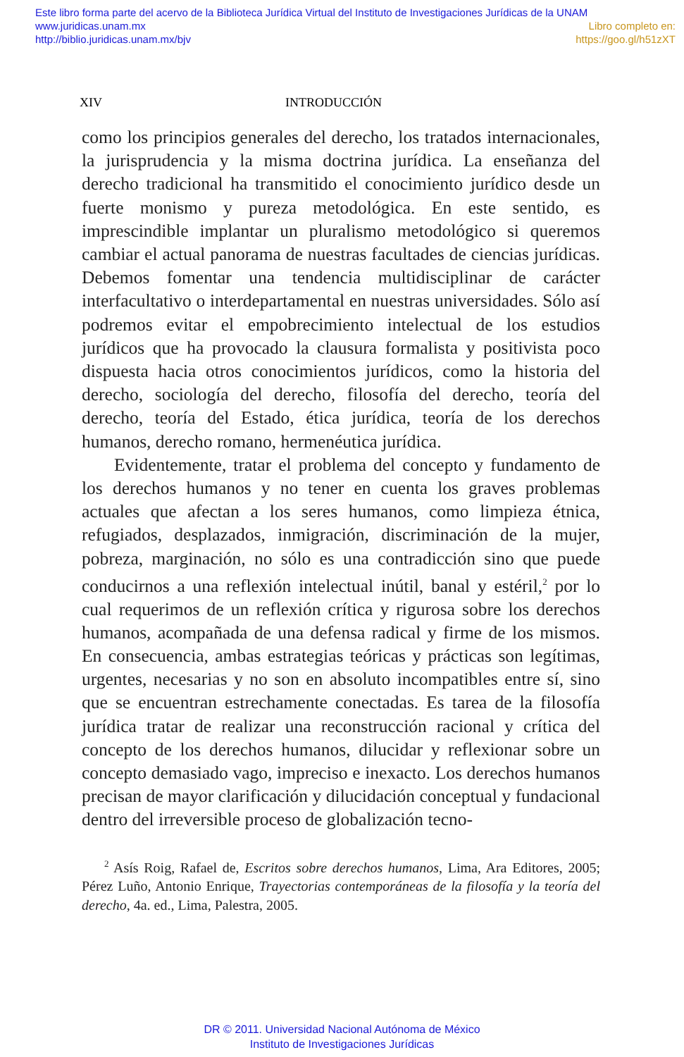Este libro forma parte del acervo de la Biblioteca Jurídica Virtual del Instituto de Investigaciones Jurídicas de la UNAM
www.juridicas.unam.mx Libro completo en:
http://biblio.juridicas.unam.mx/bjv https://goo.gl/h51zXT
XIV INTRODUCCIÓN
como los principios generales del derecho, los tratados internacionales, la jurisprudencia y la misma doctrina jurídica. La enseñanza del derecho tradicional ha transmitido el conocimiento jurídico desde un fuerte monismo y pureza metodológica. En este sentido, es imprescindible implantar un pluralismo metodológico si queremos cambiar el actual panorama de nuestras facultades de ciencias jurídicas. Debemos fomentar una tendencia multidisciplinar de carácter interfacultativo o interdepartamental en nuestras universidades. Sólo así podremos evitar el empobrecimiento intelectual de los estudios jurídicos que ha provocado la clausura formalista y positivista poco dispuesta hacia otros conocimientos jurídicos, como la historia del derecho, sociología del derecho, filosofía del derecho, teoría del derecho, teoría del Estado, ética jurídica, teoría de los derechos humanos, derecho romano, hermenéutica jurídica.
Evidentemente, tratar el problema del concepto y fundamento de los derechos humanos y no tener en cuenta los graves problemas actuales que afectan a los seres humanos, como limpieza étnica, refugiados, desplazados, inmigración, discriminación de la mujer, pobreza, marginación, no sólo es una contradicción sino que puede conducirnos a una reflexión intelectual inútil, banal y estéril,<sup>2</sup> por lo cual requerimos de un reflexión crítica y rigurosa sobre los derechos humanos, acompañada de una defensa radical y firme de los mismos. En consecuencia, ambas estrategias teóricas y prácticas son legítimas, urgentes, necesarias y no son en absoluto incompatibles entre sí, sino que se encuentran estrechamente conectadas. Es tarea de la filosofía jurídica tratar de realizar una reconstrucción racional y crítica del concepto de los derechos humanos, dilucidar y reflexionar sobre un concepto demasiado vago, impreciso e inexacto. Los derechos humanos precisan de mayor clarificación y dilucidación conceptual y fundacional dentro del irreversible proceso de globalización tecno-
<sup>2</sup> Asís Roig, Rafael de, Escritos sobre derechos humanos, Lima, Ara Editores, 2005; Pérez Luño, Antonio Enrique, Trayectorias contemporáneas de la filosofía y la teoría del derecho, 4a. ed., Lima, Palestra, 2005.
DR © 2011. Universidad Nacional Autónoma de México
Instituto de Investigaciones Jurídicas